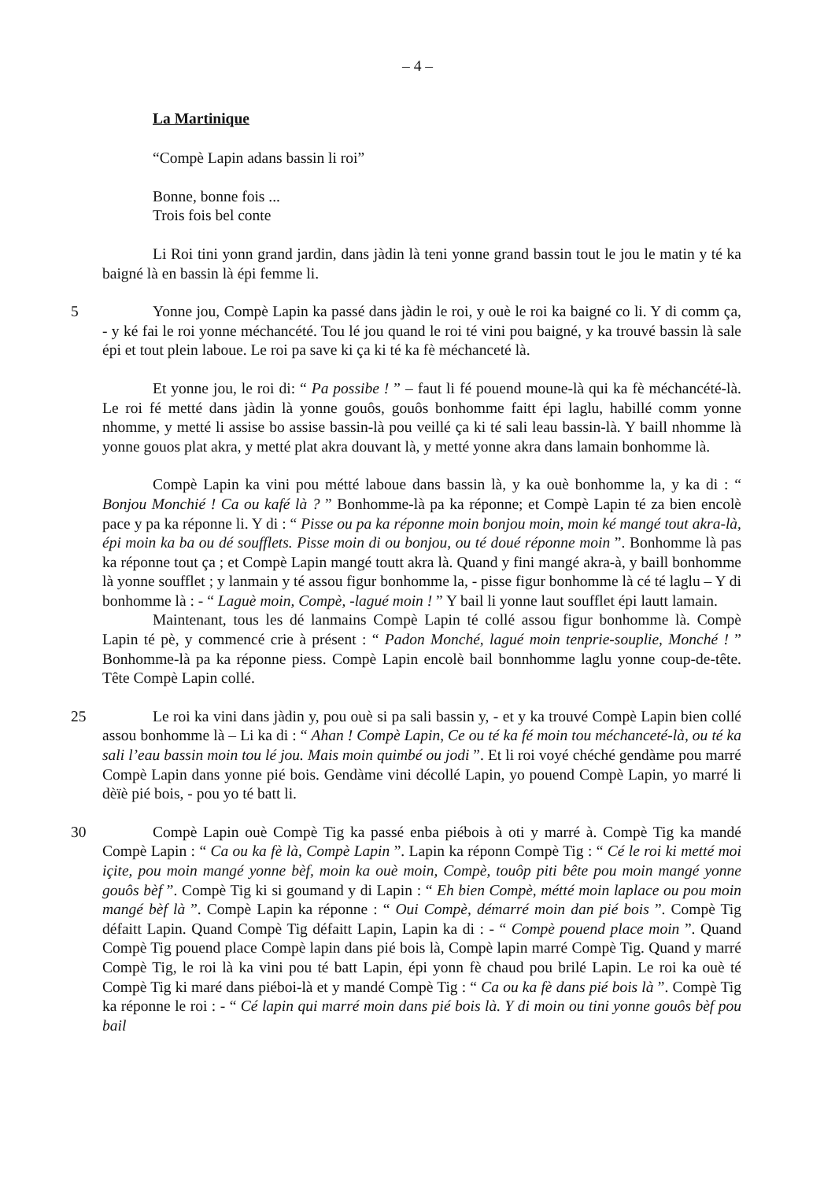– 4 –
La Martinique
“Compè Lapin adans bassin li roi”
Bonne, bonne fois ...
Trois fois bel conte
Li Roi tini yonn grand jardin, dans jàdin là teni yonne grand bassin tout le jou le matin y té ka baigné là en bassin là épi femme li.
5 Yonne jou, Compè Lapin ka passé dans jàdin le roi, y ouè le roi ka baigné co li. Y di comm ça, - y ké fai le roi yonne méchancété. Tou lé jou quand le roi té vini pou baigné, y ka trouvé bassin là sale épi et tout plein laboue. Le roi pa save ki ça ki té ka fè méchanceté là.
Et yonne jou, le roi di: “ Pa possibe ! ” – faut li fé pouend moune-là qui ka fè méchancété-là. Le roi fé metté dans jàdin là yonne gouôs, gouôs bonhomme faitt épi laglu, 10habillé comm yonne nhomme, y metté li assise bo assise bassin-là pou veillé ça ki té sali leau bassin-là. Y baill nhomme là yonne gouos plat akra, y metté plat akra douvant là, y metté yonne akra dans lamain bonhomme là. 10
Compè Lapin ka vini pou métté laboue dans bassin là, y ka ouè bonhomme la, y ka di : “ Bonjou Monchié ! Ca ou kafé là ? ” Bonhomme-là pa ka réponne; et Compè Lapin té za bien encolè pace y pa ka réponne li. Y di : “ Pisse ou pa ka réponne moin bonjou moin, moin ké mangé tout akra-là, épi moin ka ba ou dé soufflets. Pisse moin di ou bonjou, ou té doué réponne moin ”. Bonhomme là pas ka réponne tout ça ; et Compè Lapin mangé toutt akra là. Quand y fini mangé akra-à, y baill bonhomme là yonne soufflet ; y lanmain y té assou figur bonhomme la, - pisse figur bonhomme là cé té laglu – Y di bonhomme là : - “ Laguè moin, Compè, -lagué moin ! ” Y bail li yonne laut soufflet épi lautt lamain.
Maintenant, tous les dé lanmains Compè Lapin té collé assou figur bonhomme là. Compè Lapin té pè, y commencé crie à présent : “ Padon Monché, lagué moin tenprie-souplie, Monché ! ” Bonhomme-là pa ka réponne piess. Compè Lapin encolè bail bonnhomme laglu yonne coup-de-tête. Tête Compè Lapin collé.
25 Le roi ka vini dans jàdin y, pou ouè si pa sali bassin y, - et y ka trouvé Compè Lapin bien collé assou bonhomme là – Li ka di : “ Ahan ! Compè Lapin, Ce ou té ka fé moin tou méchanceté-là, ou té ka sali l’eau bassin moin tou lé jou. Mais moin quimbé ou jodi ”. Et li roi voyé chéché gendàme pou marré Compè Lapin dans yonne pié bois. Gendàme vini décollé Lapin, yo pouend Compè Lapin, yo marré li dèïè pié bois, - pou yo té batt li.
30 Compè Lapin ouè Compè Tig ka passé enba piébois à oti y marré à. Compè Tig ka mandé Compè Lapin : “ Ca ou ka fè là, Compè Lapin ”. Lapin ka réponn Compè Tig : “ Cé le roi ki metté moi içite, pou moin mangé yonne bèf, moin ka ouè moin, Compè, touôp piti bête pou moin mangé yonne gouôs bèf ”. Compè Tig ki si goumand y di Lapin : “ Eh bien Compè, métté moin laplace ou pou moin mangé bèf là ”. Compè Lapin ka réponne : “ Oui Compè, démarré moin dan pié bois ”. Compè Tig défaitt Lapin. Quand Compè Tig défaitt Lapin, Lapin ka di : - “ Compè pouend place moin ”. Quand Compè Tig pouend place Compè lapin dans pié bois là, Compè lapin marré Compè Tig. Quand y marré Compè Tig, le roi là ka vini pou té batt Lapin, épi yonn fè chaud pou brilé Lapin. Le roi ka ouè té Compè Tig ki maré dans piéboi-là et y mandé Compè Tig : “ Ca ou ka fè dans pié bois là ”. Compè Tig ka réponne le roi : - “ Cé lapin qui marré moin dans pié bois là. Y di moin ou tini yonne gouôs bèf pou bail